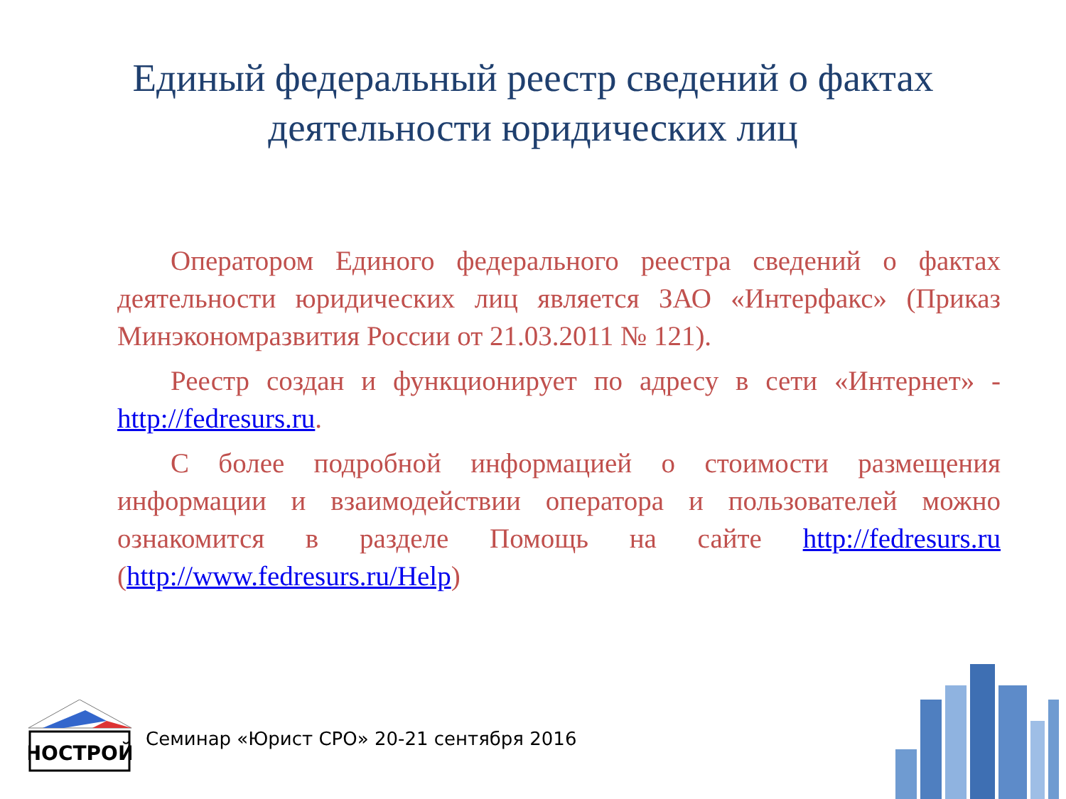Единый федеральный реестр сведений о фактах
деятельности юридических лиц
Оператором Единого федерального реестра сведений о фактах деятельности юридических лиц является ЗАО «Интерфакс» (Приказ Минэкономразвития России от 21.03.2011 № 121).
Реестр создан и функционирует по адресу в сети «Интернет» - http://fedresurs.ru.
С более подробной информацией о стоимости размещения информации и взаимодействии оператора и пользователей можно ознакомится в разделе Помощь на сайте http://fedresurs.ru (http://www.fedresurs.ru/Help)
НОСТРОЙ
Семинар «Юрист СРО» 20-21 сентября 2016